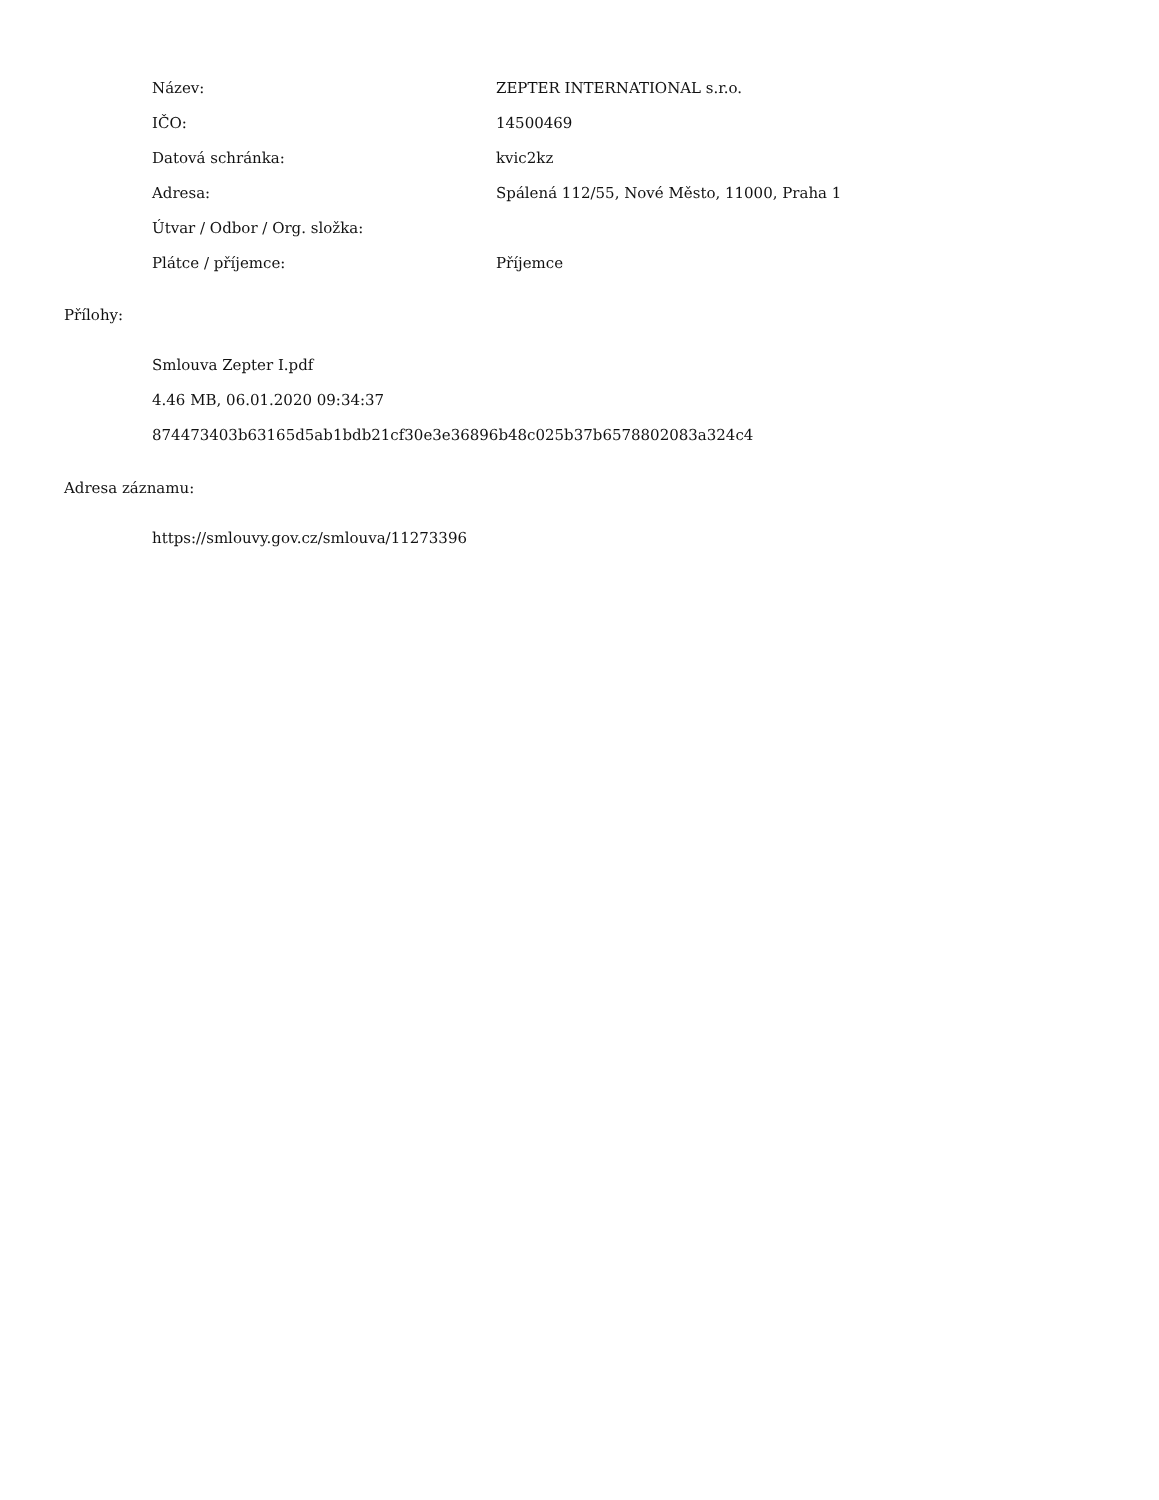| Název: | ZEPTER INTERNATIONAL s.r.o. |
| IČO: | 14500469 |
| Datová schránka: | kvic2kz |
| Adresa: | Spálená 112/55, Nové Město, 11000, Praha 1 |
| Útvar / Odbor / Org. složka: | |
| Plátce / příjemce: | Příjemce |
Přílohy:
Smlouva Zepter I.pdf
4.46 MB, 06.01.2020 09:34:37
874473403b63165d5ab1bdb21cf30e3e36896b48c025b37b6578802083a324c4
Adresa záznamu:
https://smlouvy.gov.cz/smlouva/11273396